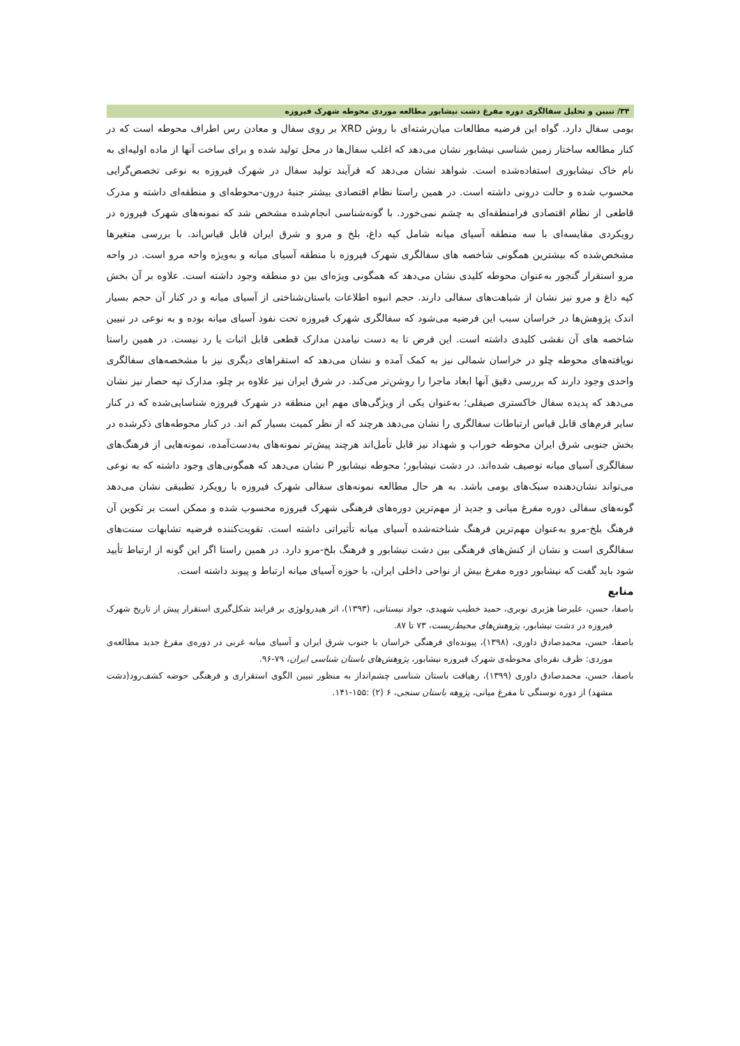۳۴/ تبیین و تحلیل سفالگری دوره مفرغ دشت نیشابور مطالعه موردی محوطه شهرک فیروزه
بومی سفال دارد. گواه این فرضیه مطالعات میان‌رشته‌ای با روش XRD بر روی سفال و معادن رس اطراف محوطه است که در کنار مطالعه ساختار زمین شناسی نیشابور نشان می‌دهد که اغلب سفال‌ها در محل تولید شده و برای ساخت آنها از ماده اولیه‌ای به نام خاک نیشابوری استفاده‌شده است. شواهد نشان می‌دهد که فرآیند تولید سفال در شهرک فیروزه به نوعی تخصص‌گرایی محسوب شده و حالت درونی داشته است. در همین راستا نظام اقتصادی بیشتر جنبهٔ درون-محوطه‌ای و منطقه‌ای داشته و مدرک قاطعی از نظام اقتصادی فرامنطقه‌ای به چشم نمی‌خورد. با گونه‌شناسی انجام‌شده مشخص شد که نمونه‌های شهرک فیروزه در رویکردی مقایسه‌ای با سه منطقه آسیای میانه شامل کپه داغ، بلخ و مرو و شرق ایران قابل قیاس‌اند. با بررسی متغیرها مشخص‌شده که بیشترین همگونی شاخصه های سفالگری شهرک فیروزه با منطقه آسیای میانه و به‌ویژه واحه مرو است. در واحه مرو استقرار گنجور به‌عنوان محوطه کلیدی نشان می‌دهد که همگونی ویژه‌ای بین دو منطقه وجود داشته است. علاوه بر آن بخش کپه داغ و مرو نیز نشان از شباهت‌های سفالی دارند. حجم انبوه اطلاعات باستان‌شناختی از آسیای میانه و در کنار آن حجم بسیار اندک پژوهش‌ها در خراسان سبب این فرضیه می‌شود که سفالگری شهرک فیروزه تحت نفوذ آسیای میانه بوده و به نوعی در تبیین شاخصه های آن نقشی کلیدی داشته است. این فرض تا به دست نیامدن مدارک قطعی قابل اثبات یا رد نیست. در همین راستا نویافته‌های محوطه چلو در خراسان شمالی نیز به کمک آمده و نشان می‌دهد که استقراهای دیگری نیز با مشخصه‌های سفالگری واحدی وجود دارند که بررسی دقیق آنها ابعاد ماجرا را روشن‌تر می‌کند. در شرق ایران نیز علاوه بر چلو، مدارک تپه حصار نیز نشان می‌دهد که پدیده سفال خاکستری صیقلی؛ به‌عنوان یکی از ویژگی‌های مهم این منطقه در شهرک فیروزه شناسایی‌شده که در کنار سایر فرم‌های قابل قیاس ارتباطات سفالگری را نشان می‌دهد هرچند که از نظر کمیت بسیار کم اند. در کنار محوطه‌های ذکرشده در بخش جنوبی شرق ایران محوطه خوراب و شهداد نیز قابل تأمل‌اند هرچند پیش‌تر نمونه‌های به‌دست‌آمده، نمونه‌هایی از فرهنگ‌های سفالگری آسیای میانه توصیف شده‌اند. در دشت نیشابور؛ محوطه نیشابور P نشان می‌دهد که همگونی‌های وجود داشته که به نوعی می‌تواند نشان‌دهنده سبک‌های بومی باشد. به هر حال مطالعه نمونه‌های سفالی شهرک فیروزه با رویکرد تطبیقی نشان می‌دهد گونه‌های سفالی دوره مفرغ میانی و جدید از مهم‌ترین دوره‌های فرهنگی شهرک فیروزه محسوب شده و ممکن است بر تکوین آن فرهنگ بلخ-مرو به‌عنوان مهم‌ترین فرهنگ شناخته‌شده آسیای میانه تأثیراتی داشته است. تقویت‌کننده فرضیه تشابهات سنت‌های سفالگری است و نشان از کنش‌های فرهنگی بین دشت نیشابور و فرهنگ بلخ-مرو دارد. در همین راستا اگر این گونه از ارتباط تأیید شود باید گفت که نیشابور دوره مفرغ بیش از نواحی داخلی ایران، با حوزه آسیای میانه ارتباط و پیوند داشته است.
منابع
باصفا، حسن، علیرضا هژبری نوبری، حمید خطیب شهیدی، جواد نیستانی، (۱۳۹۳)، اثر هیدرولوژی بر فرایند شکل‌گیری استقرار پیش از تاریخ شهرک فیروزه در دشت نیشابور، پژوهش‌های محیط‌زیست، ۷۳ تا ۸۷.
باصفا، حسن، محمدصادق داوری، (۱۳۹۸)، پیونده‌ای فرهنگی خراسان با جنوب شرق ایران و آسیای میانه غربی در دوره‌ی مفرغ جدید مطالعه‌ی موردی: ظرف نقره‌ای محوطه‌ی شهرک فیروزه نیشابور، پژوهش‌های باستان شناسی ایران، ۷۹-۹۶.
باصفا، حسن، محمدصادق داوری (۱۳۹۹)، رهیافت باستان شناسی چشم‌انداز به منظور تبیین الگوی استقراری و فرهنگی حوضه کشف‌رود(دشت مشهد) از دوره نوسنگی تا مفرغ میانی، پژوهه باستان سنجی، ۶ (۲) :۱۵۵-۱۴۱.